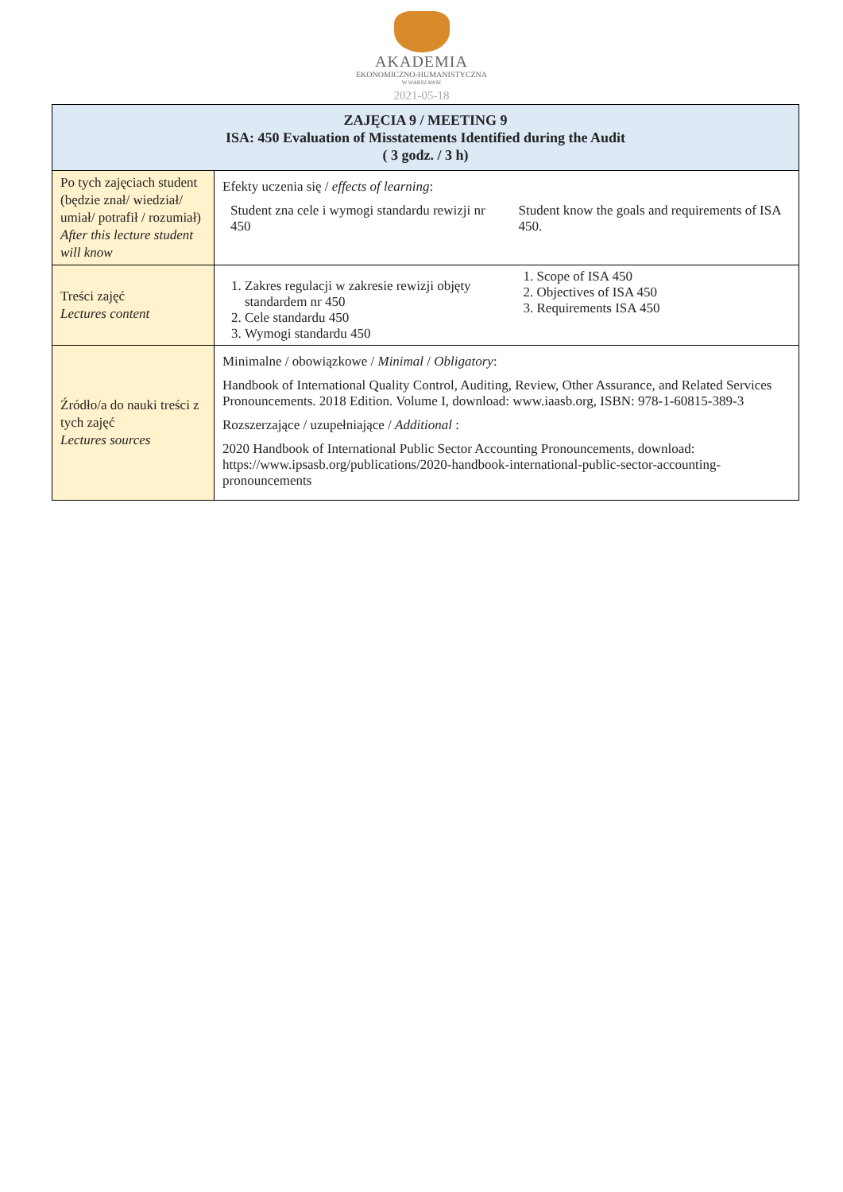AKADEMIA
EKONOMICZNO-HUMANISTYCZNA
W WARSZAWIE
2021-05-18
| ZAJĘCIA 9 / MEETING 9 ISA: 450 Evaluation of Misstatements Identified during the Audit ( 3 godz. / 3 h) | |
| --- | --- |
| Po tych zajęciach student (będzie znał/ wiedział/ umiał/ potrafił / rozumiał) After this lecture student will know | Efekty uczenia się / effects of learning : Student zna cele i wymogi standardu rewizji nr 450 Student know the goals and requirements of ISA 450. |
| Treści zajęć Lectures content | 1. Zakres regulacji w zakresie rewizji objęty standardem nr 450 2. Cele standardu 450 3. Wymogi standardu 450 1. Scope of ISA 450 2. Objectives of ISA 450 3. Requirements ISA 450 |
| Źródło/a do nauki treści z tych zajęć Lectures sources | Minimalne / obowiązkowe / Minimal / Obligatory : Handbook of International Quality Control, Auditing, Review, Other Assurance, and Related Services Pronouncements. 2018 Edition. Volume I, download: www.iaasb.org, ISBN: 978-1-60815-389-3 Rozszerzające / uzupełniające / Additional : 2020 Handbook of International Public Sector Accounting Pronouncements, download: https://www.ipsasb.org/publications/2020-handbook-international-public-sector-accounting-pronouncements |